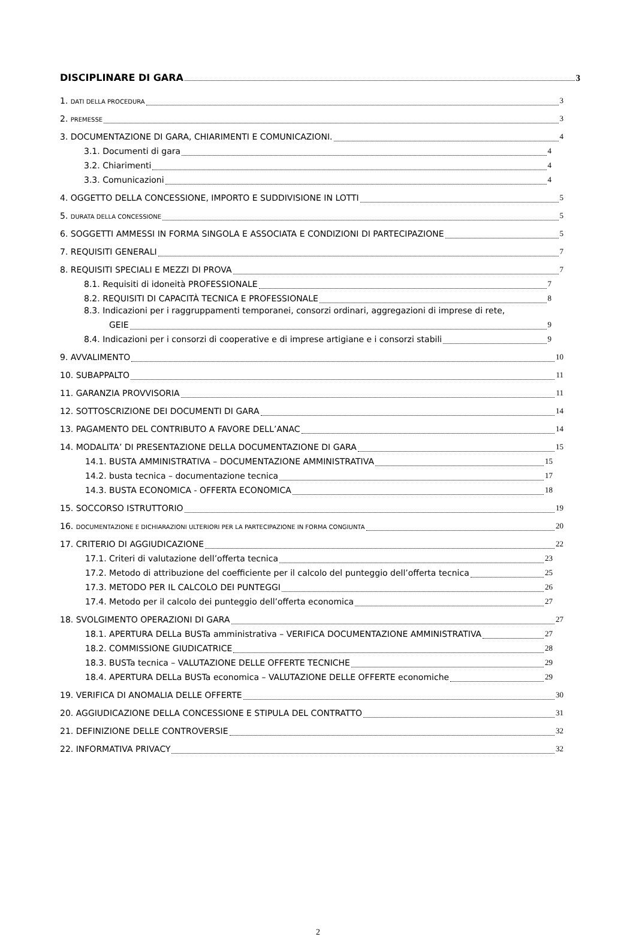DISCIPLINARE DI GARA 3
1. DATI DELLA PROCEDURA 3
2. PREMESSE 3
3. DOCUMENTAZIONE DI GARA, CHIARIMENTI E COMUNICAZIONI. 4
3.1. Documenti di gara 4
3.2. Chiarimenti 4
3.3. Comunicazioni 4
4. OGGETTO DELLA CONCESSIONE, IMPORTO E SUDDIVISIONE IN LOTTI 5
5. DURATA DELLA CONCESSIONE 5
6. SOGGETTI AMMESSI IN FORMA SINGOLA E ASSOCIATA E CONDIZIONI DI PARTECIPAZIONE 5
7. REQUISITI GENERALI 7
8. REQUISITI SPECIALI E MEZZI DI PROVA 7
8.1. Requisiti di idoneità PROFESSIONALE 7
8.2. REQUISITI DI CAPACITÀ TECNICA E PROFESSIONALE 8
8.3. Indicazioni per i raggruppamenti temporanei, consorzi ordinari, aggregazioni di imprese di rete,
GEIE 9
8.4. Indicazioni per i consorzi di cooperative e di imprese artigiane e i consorzi stabili 9
9. AVVALIMENTO 10
10. SUBAPPALTO 11
11. GARANZIA PROVVISORIA 11
12. SOTTOSCRIZIONE DEI DOCUMENTI DI GARA 14
13. PAGAMENTO DEL CONTRIBUTO A FAVORE DELL’ANAC 14
14. MODALITA’ DI PRESENTAZIONE DELLA DOCUMENTAZIONE DI GARA 15
14.1. BUSTA AMMINISTRATIVA – DOCUMENTAZIONE AMMINISTRATIVA 15
14.2. busta tecnica – documentazione tecnica 17
14.3. BUSTA ECONOMICA - OFFERTA ECONOMICA 18
15. SOCCORSO ISTRUTTORIO 19
16. DOCUMENTAZIONE E DICHIARAZIONI ULTERIORI PER LA PARTECIPAZIONE IN FORMA CONGIUNTA 20
17. CRITERIO DI AGGIUDICAZIONE 22
17.1. Criteri di valutazione dell’offerta tecnica 23
17.2. Metodo di attribuzione del coefficiente per il calcolo del punteggio dell’offerta tecnica 25
17.3. METODO PER IL CALCOLO DEI PUNTEGGI 26
17.4. Metodo per il calcolo dei punteggio dell’offerta economica 27
18. SVOLGIMENTO OPERAZIONI DI GARA 27
18.1. APERTURA DELLa BUSTa amministrativa – VERIFICA DOCUMENTAZIONE AMMINISTRATIVA 27
18.2. COMMISSIONE GIUDICATRICE 28
18.3. BUSTa tecnica – VALUTAZIONE DELLE OFFERTE TECNICHE 29
18.4. APERTURA DELLa BUSTa economica – VALUTAZIONE DELLE OFFERTE economiche 29
19. VERIFICA DI ANOMALIA DELLE OFFERTE 30
20. AGGIUDICAZIONE DELLA CONCESSIONE E STIPULA DEL CONTRATTO 31
21. DEFINIZIONE DELLE CONTROVERSIE 32
22. INFORMATIVA PRIVACY 32
2